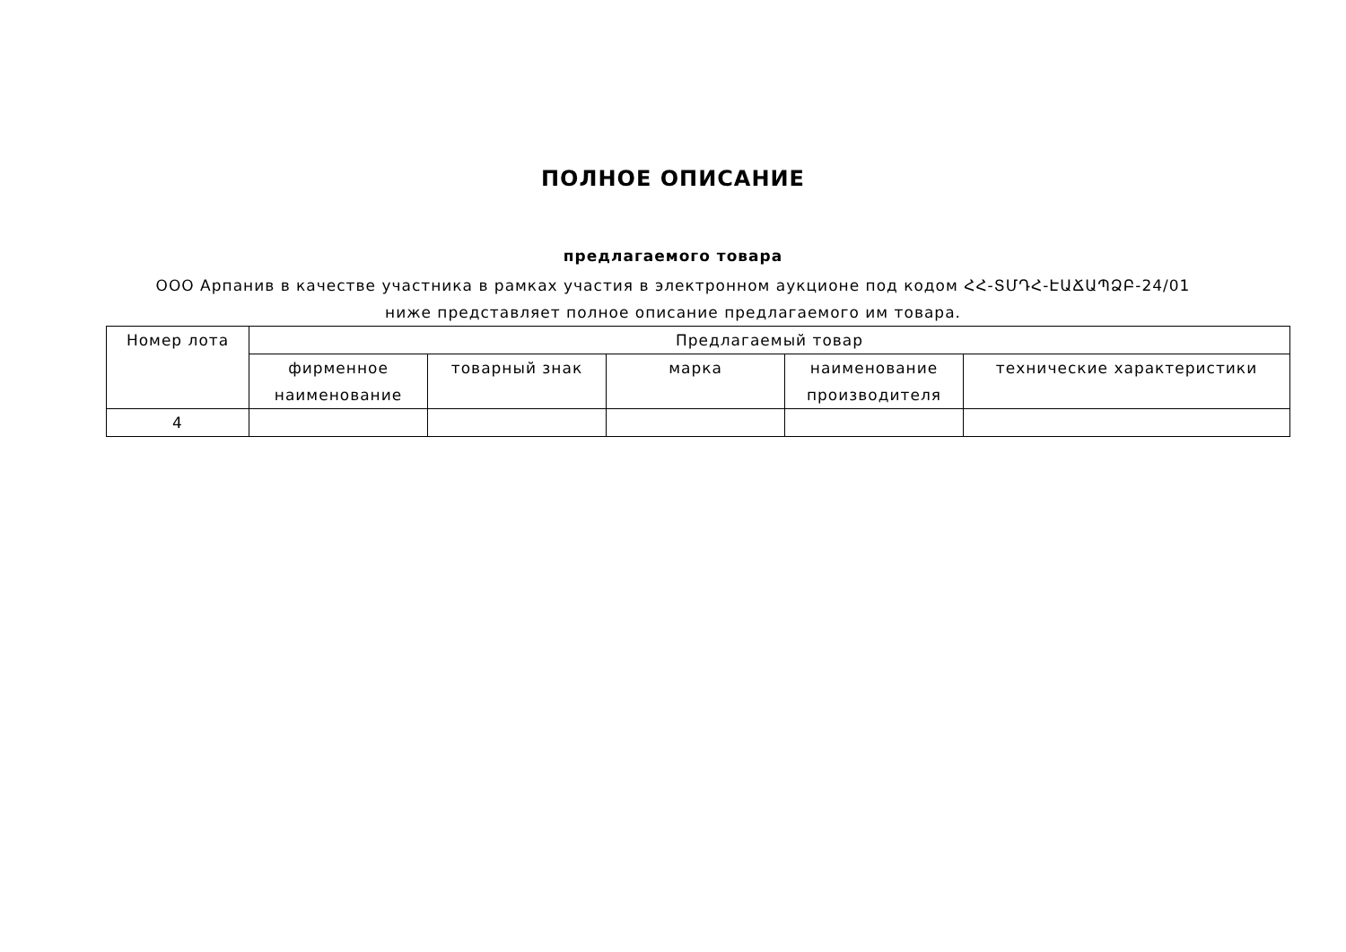ПОЛНОЕ ОПИСАНИЕ
предлагаемого товара
ООО Арпанив в качестве участника в рамках участия в электронном аукционе под кодом ՀՀ-ՏՄԴՀ-ԷԱՃԱՊՁԲ-24/01 ниже представляет полное описание предлагаемого им товара.
| Номер лота | Предлагаемый товар | | | | |
| --- | --- | --- | --- | --- | --- |
| | фирменное наименование | товарный знак | марка | наименование производителя | технические характеристики |
| 4 | | | | | |